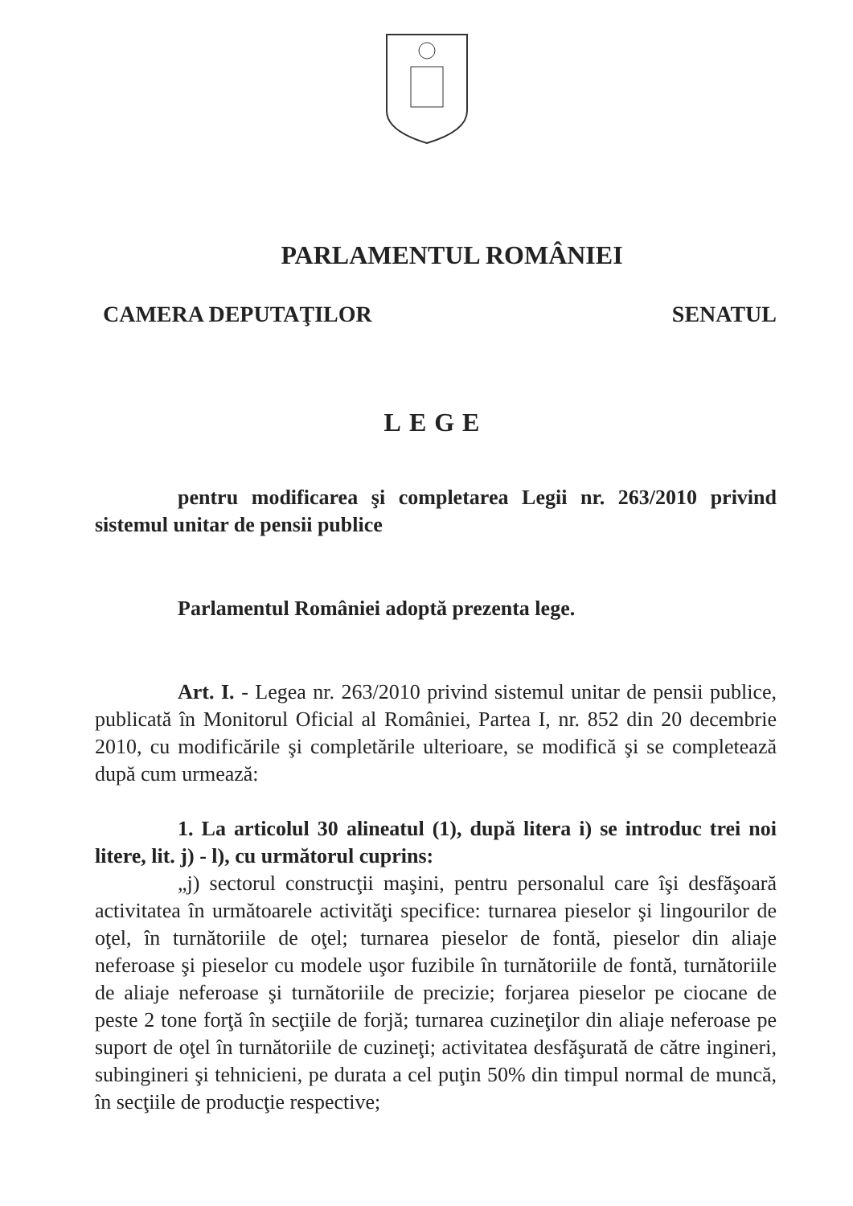PARLAMENTUL ROMÂNIEI
CAMERA DEPUTAŢILOR SENATUL
LEGE
pentru modificarea şi completarea Legii nr. 263/2010 privind sistemul unitar de pensii publice
Parlamentul României adoptă prezenta lege.
Art. I. - Legea nr. 263/2010 privind sistemul unitar de pensii publice, publicată în Monitorul Oficial al României, Partea I, nr. 852 din 20 decembrie 2010, cu modificările şi completările ulterioare, se modifică şi se completează după cum urmează:
1. La articolul 30 alineatul (1), după litera i) se introduc trei noi litere, lit. j) - l), cu următorul cuprins:
„j) sectorul construcţii maşini, pentru personalul care îşi desfăşoară activitatea în următoarele activităţi specifice: turnarea pieselor şi lingourilor de oţel, în turnătoriile de oţel; turnarea pieselor de fontă, pieselor din aliaje neferoase şi pieselor cu modele uşor fuzibile în turnătoriile de fontă, turnătoriile de aliaje neferoase şi turnătoriile de precizie; forjarea pieselor pe ciocane de peste 2 tone forţă în secţiile de forjă; turnarea cuzineţilor din aliaje neferoase pe suport de oţel în turnătoriile de cuzineţi; activitatea desfăşurată de către ingineri, subingineri şi tehnicieni, pe durata a cel puţin 50% din timpul normal de muncă, în secţiile de producţie respective;